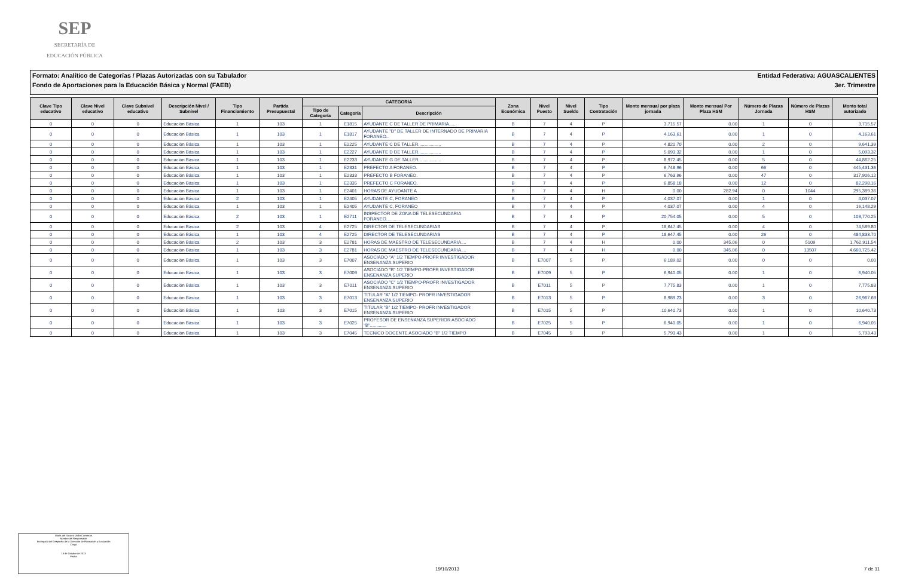SEP
SECRETARÍA DE
EDUCACIÓN PÚBLICA
Formato: Analítico de Categorías / Plazas Autorizadas con su Tabulador Entidad Federativa: AGUASCALIENTES
Fondo de Aportaciones para la Educación Básica y Normal (FAEB) 3er. Trimestre
| Clave Tipo educativo | Clave Nivel educativo | Clave Subnivel educativo | Descripción Nivel / Subnivel | Tipo Financiamiento | Partida Presupuestal | CATEGORIA | | | Zona Económica | Nivel Puesto | Nivel Sueldo | Tipo Contratación | Monto mensual por plaza jornada | Monto mensual Por Plaza HSM | Número de Plazas Jornada | Número de Plazas HSM | Monto total autorizado |
| --- | --- | --- | --- | --- | --- | --- | --- | --- | --- | --- | --- | --- | --- | --- | --- | --- | --- |
| | | | | | | Tipo de Categoría | Categoría | Descripción | | | | | | | | | |
| 0 | 0 | 0 | Educación Básica | 1 | 103 | 1 | E1815 | AYUDANTE C DE TALLER DE PRIMARIA...... | B | 7 | 4 | P | 3,715.57 | 0.00 | 1 | 0 | 3,715.57 |
| 0 | 0 | 0 | Educación Básica | 1 | 103 | 1 | E1817 | AYUDANTE "D" DE TALLER DE INTERNADO DE PRIMARIA FORANEO.. | B | 7 | 4 | P | 4,163.61 | 0.00 | 1 | 0 | 4,163.61 |
| 0 | 0 | 0 | Educación Básica | 1 | 103 | 1 | E2225 | AYUDANTE C DE TALLER.................. | B | 7 | 4 | P | 4,820.70 | 0.00 | 2 | 0 | 9,641.39 |
| 0 | 0 | 0 | Educación Básica | 1 | 103 | 1 | E2227 | AYUDANTE D DE TALLER.................. | B | 7 | 4 | P | 5,093.32 | 0.00 | 1 | 0 | 5,093.32 |
| 0 | 0 | 0 | Educación Básica | 1 | 103 | 1 | E2233 | AYUDANTE G DE TALLER.................. | B | 7 | 4 | P | 8,972.45 | 0.00 | 5 | 0 | 44,862.25 |
| 0 | 0 | 0 | Educación Básica | 1 | 103 | 1 | E2331 | PREFECTO A FORANEO. | B | 7 | 4 | P | 6,748.96 | 0.00 | 66 | 0 | 445,431.36 |
| 0 | 0 | 0 | Educación Básica | 1 | 103 | 1 | E2333 | PREFECTO B FORANEO. | B | 7 | 4 | P | 6,763.96 | 0.00 | 47 | 0 | 317,906.12 |
| 0 | 0 | 0 | Educación Básica | 1 | 103 | 1 | E2335 | PREFECTO C FORANEO. | B | 7 | 4 | P | 6,858.18 | 0.00 | 12 | 0 | 82,298.16 |
| 0 | 0 | 0 | Educación Básica | 1 | 103 | 1 | E2401 | HORAS DE AYUDANTE A | B | 7 | 4 | H | 0.00 | 282.94 | 0 | 1044 | 295,389.36 |
| 0 | 0 | 0 | Educación Básica | 2 | 103 | 1 | E2405 | AYUDANTE C, FORANEO | B | 7 | 4 | P | 4,037.07 | 0.00 | 1 | 0 | 4,037.07 |
| 0 | 0 | 0 | Educación Básica | 1 | 103 | 1 | E2405 | AYUDANTE C, FORANEO | B | 7 | 4 | P | 4,037.07 | 0.00 | 4 | 0 | 16,148.29 |
| 0 | 0 | 0 | Educación Básica | 2 | 103 | 1 | E2711 | INSPECTOR DE ZONA DE TELESECUNDARIA FORANEO............. | B | 7 | 4 | P | 20,754.05 | 0.00 | 5 | 0 | 103,770.25 |
| 0 | 0 | 0 | Educación Básica | 2 | 103 | 4 | E2725 | DIRECTOR DE TELESECUNDARIAS | B | 7 | 4 | P | 18,647.45 | 0.00 | 4 | 0 | 74,589.80 |
| 0 | 0 | 0 | Educación Básica | 1 | 103 | 4 | E2725 | DIRECTOR DE TELESECUNDARIAS | B | 7 | 4 | P | 18,647.45 | 0.00 | 26 | 0 | 484,833.70 |
| 0 | 0 | 0 | Educación Básica | 2 | 103 | 3 | E2781 | HORAS DE MAESTRO DE TELESECUNDARIA.... | B | 7 | 4 | H | 0.00 | 345.06 | 0 | 5109 | 1,762,911.54 |
| 0 | 0 | 0 | Educación Básica | 1 | 103 | 3 | E2781 | HORAS DE MAESTRO DE TELESECUNDARIA.... | B | 7 | 4 | H | 0.00 | 345.06 | 0 | 13507 | 4,660,725.42 |
| 0 | 0 | 0 | Educación Básica | 1 | 103 | 3 | E7007 | ASOCIADO "A" 1/2 TIEMPO-PROFR INVESTIGADOR ENSENANZA SUPERIO | B | E7007 | 5 | P | 6,189.02 | 0.00 | 0 | 0 | 0.00 |
| 0 | 0 | 0 | Educación Básica | 1 | 103 | 3 | E7009 | ASOCIADO "B" 1/2 TIEMPO-PROFR INVESTIGADOR ENSENANZA SUPERIO | B | E7009 | 5 | P | 6,940.05 | 0.00 | 1 | 0 | 6,940.05 |
| 0 | 0 | 0 | Educación Básica | 1 | 103 | 3 | E7011 | ASOCIADO "C" 1/2 TIEMPO-PROFR INVESTIGADOR ENSENANZA SUPERIO | B | E7011 | 5 | P | 7,775.83 | 0.00 | 1 | 0 | 7,775.83 |
| 0 | 0 | 0 | Educación Básica | 1 | 103 | 3 | E7013 | TITULAR "A" 1/2 TIEMPO- PROFR INVESTIGADOR ENSENANZA SUPERIO | B | E7013 | 5 | P | 8,989.23 | 0.00 | 3 | 0 | 26,967.69 |
| 0 | 0 | 0 | Educación Básica | 1 | 103 | 3 | E7015 | TITULAR "B" 1/2 TIEMPO- PROFR INVESTIGADOR ENSENANZA SUPERIO | B | E7015 | 5 | P | 10,640.73 | 0.00 | 1 | 0 | 10,640.73 |
| 0 | 0 | 0 | Educación Básica | 1 | 103 | 3 | E7025 | PROFESOR DE ENSENANZA SUPERIOR ASOCIADO "B"............. | B | E7025 | 5 | P | 6,940.05 | 0.00 | 1 | 0 | 6,940.05 |
| 0 | 0 | 0 | Educación Básica | 1 | 103 | 3 | E7045 | TECNICO DOCENTE ASOCIADO "B" 1/2 TIEMPO | B | E7045 | 5 | P | 5,793.43 | 0.00 | 1 | 0 | 5,793.43 |
María del Socorro Vallín Contreras
Nombre del Responsable
Encargada del Despacho de la Dirección de Planeación y Evaluación
Cargo
18 de Octubre de 2013
Fecha
19/10/2013 7 de 11